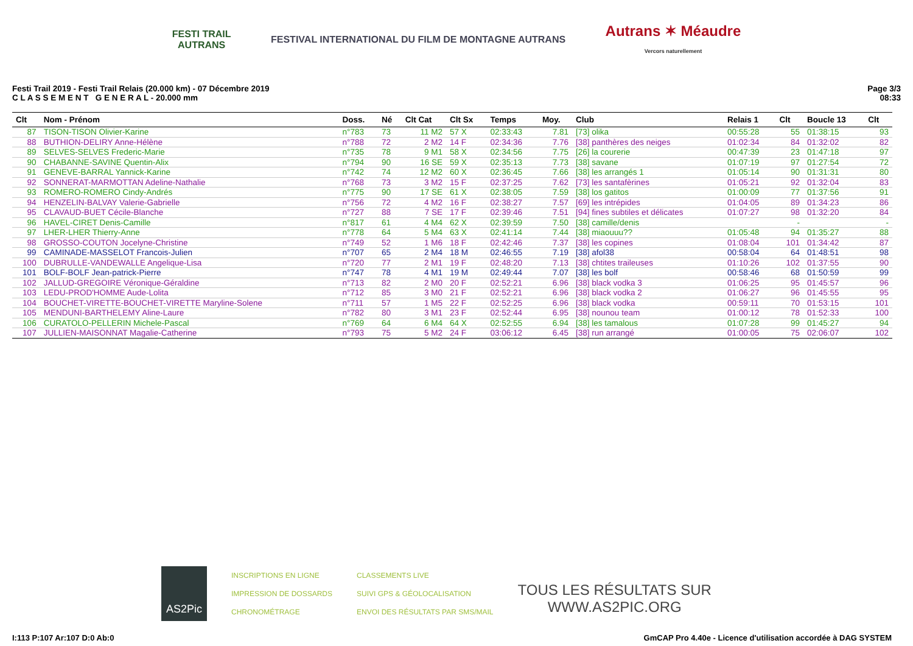FESTI TRAIL
AUTRANS
FESTIVAL INTERNATIONAL DU FILM DE MONTAGNE AUTRANS
Autrans ✶ Méaudre
Vercors naturellement
Festi Trail 2019 - Festi Trail Relais (20.000 km) - 07 Décembre 2019
C L A S S E M E N T G E N E R A L - 20.000 mm
Page 3/3
08:33
| Clt | Nom - Prénom | Doss. | Né | Clt Cat | Clt Sx | Temps | Moy. | Club | Relais 1 | Clt | Boucle 13 | Clt |
| --- | --- | --- | --- | --- | --- | --- | --- | --- | --- | --- | --- | --- |
| 87 | TISON-TISON Olivier-Karine | n°783 | 73 | 11 M2 | 57 X | 02:33:43 | 7.81 | [73] olika | 00:55:28 | 55 | 01:38:15 | 93 |
| 88 | BUTHION-DELIRY Anne-Hélène | n°788 | 72 | 2 M2 | 14 F | 02:34:36 | 7.76 | [38] panthères des neiges | 01:02:34 | 84 | 01:32:02 | 82 |
| 89 | SELVES-SELVES Frederic-Marie | n°735 | 78 | 9 M1 | 58 X | 02:34:56 | 7.75 | [26] la courerie | 00:47:39 | 23 | 01:47:18 | 97 |
| 90 | CHABANNE-SAVINE Quentin-Alix | n°794 | 90 | 16 SE | 59 X | 02:35:13 | 7.73 | [38] savane | 01:07:19 | 97 | 01:27:54 | 72 |
| 91 | GENEVE-BARRAL Yannick-Karine | n°742 | 74 | 12 M2 | 60 X | 02:36:45 | 7.66 | [38] les arrangés 1 | 01:05:14 | 90 | 01:31:31 | 80 |
| 92 | SONNERAT-MARMOTTAN Adeline-Nathalie | n°768 | 73 | 3 M2 | 15 F | 02:37:25 | 7.62 | [73] les santafèrines | 01:05:21 | 92 | 01:32:04 | 83 |
| 93 | ROMERO-ROMERO Cindy-Andrés | n°775 | 90 | 17 SE | 61 X | 02:38:05 | 7.59 | [38] los gatitos | 01:00:09 | 77 | 01:37:56 | 91 |
| 94 | HENZELIN-BALVAY Valerie-Gabrielle | n°756 | 72 | 4 M2 | 16 F | 02:38:27 | 7.57 | [69] les intrépides | 01:04:05 | 89 | 01:34:23 | 86 |
| 95 | CLAVAUD-BUET Cécile-Blanche | n°727 | 88 | 7 SE | 17 F | 02:39:46 | 7.51 | [94] fines subtiles et délicates | 01:07:27 | 98 | 01:32:20 | 84 |
| 96 | HAVEL-CIRET Denis-Camille | n°817 | 61 | 4 M4 | 62 X | 02:39:59 | 7.50 | [38] camille/denis | | - | | - |
| 97 | LHER-LHER Thierry-Anne | n°778 | 64 | 5 M4 | 63 X | 02:41:14 | 7.44 | [38] miaouuu?? | 01:05:48 | 94 | 01:35:27 | 88 |
| 98 | GROSSO-COUTON Jocelyne-Christine | n°749 | 52 | 1 M6 | 18 F | 02:42:46 | 7.37 | [38] les copines | 01:08:04 | 101 | 01:34:42 | 87 |
| 99 | CAMINADE-MASSELOT Francois-Julien | n°707 | 65 | 2 M4 | 18 M | 02:46:55 | 7.19 | [38] afol38 | 00:58:04 | 64 | 01:48:51 | 98 |
| 100 | DUBRULLE-VANDEWALLE Angelique-Lisa | n°720 | 77 | 2 M1 | 19 F | 02:48:20 | 7.13 | [38] chtites traileuses | 01:10:26 | 102 | 01:37:55 | 90 |
| 101 | BOLF-BOLF Jean-patrick-Pierre | n°747 | 78 | 4 M1 | 19 M | 02:49:44 | 7.07 | [38] les bolf | 00:58:46 | 68 | 01:50:59 | 99 |
| 102 | JALLUD-GREGOIRE Véronique-Géraldine | n°713 | 82 | 2 M0 | 20 F | 02:52:21 | 6.96 | [38] black vodka 3 | 01:06:25 | 95 | 01:45:57 | 96 |
| 103 | LEDU-PROD'HOMME Aude-Lolita | n°712 | 85 | 3 M0 | 21 F | 02:52:21 | 6.96 | [38] black vodka 2 | 01:06:27 | 96 | 01:45:55 | 95 |
| 104 | BOUCHET-VIRETTE-BOUCHET-VIRETTE Maryline-Solene | n°711 | 57 | 1 M5 | 22 F | 02:52:25 | 6.96 | [38] black vodka | 00:59:11 | 70 | 01:53:15 | 101 |
| 105 | MENDUNI-BARTHELEMY Aline-Laure | n°782 | 80 | 3 M1 | 23 F | 02:52:44 | 6.95 | [38] nounou team | 01:00:12 | 78 | 01:52:33 | 100 |
| 106 | CURATOLO-PELLERIN Michele-Pascal | n°769 | 64 | 6 M4 | 64 X | 02:52:55 | 6.94 | [38] les tamalous | 01:07:28 | 99 | 01:45:27 | 94 |
| 107 | JULLIEN-MAISONNAT Magalie-Catherine | n°793 | 75 | 5 M2 | 24 F | 03:06:12 | 6.45 | [38] run arrangé | 01:00:05 | 75 | 02:06:07 | 102 |
AS2Pic
INSCRIPTIONS EN LIGNE
IMPRESSION DE DOSSARDS
CHRONOMÉTRAGE
CLASSEMENTS LIVE
SUIVI GPS & GÉOLOCALISATION
ENVOI DES RÉSULTATS PAR SMS/MAIL
TOUS LES RÉSULTATS SUR
WWW.AS2PIC.ORG
I:113 P:107 Ar:107 D:0 Ab:0 GmCAP Pro 4.40e - Licence d'utilisation accordée à DAG SYSTEM